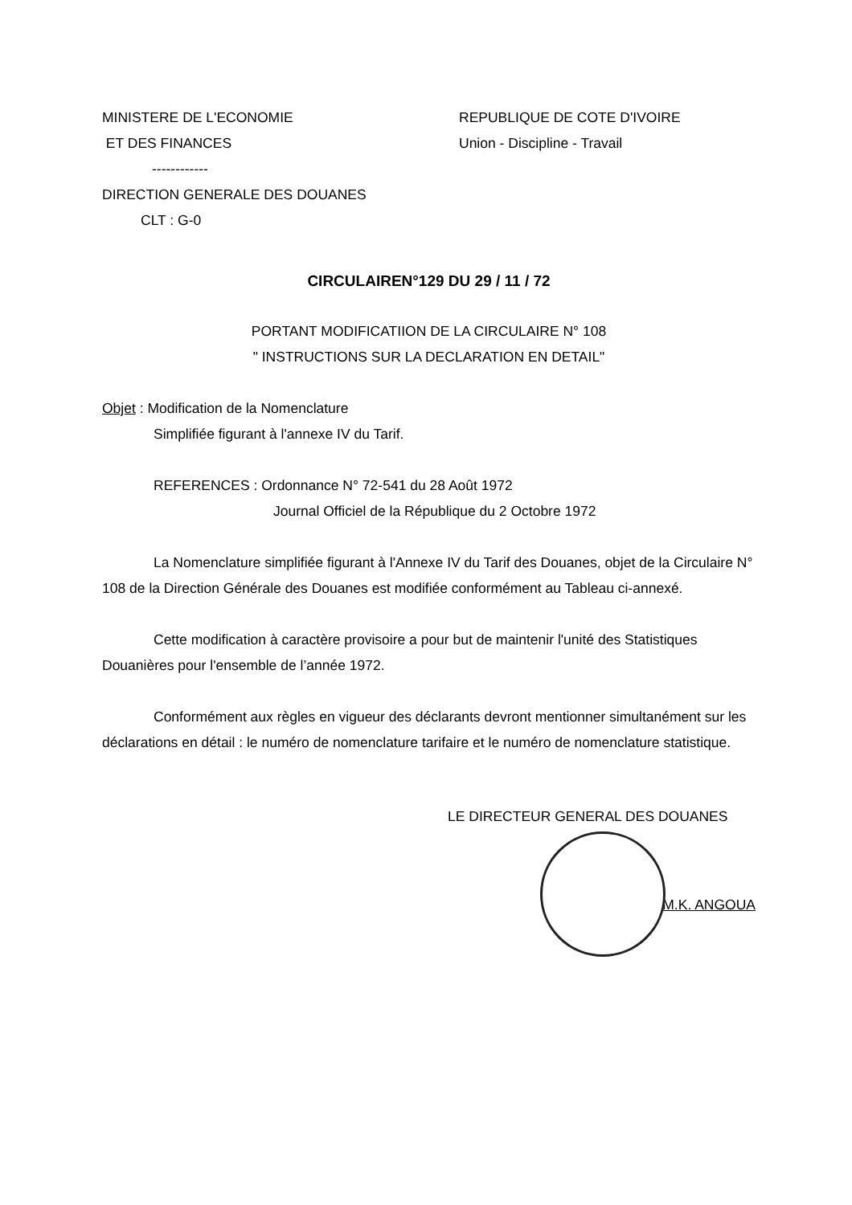MINISTERE DE L'ECONOMIE
ET DES FINANCES
------------
DIRECTION GENERALE DES DOUANES
CLT : G-0
REPUBLIQUE DE COTE D'IVOIRE
Union - Discipline - Travail
CIRCULAIREN°129 DU 29 / 11 / 72
PORTANT MODIFICATIION DE LA CIRCULAIRE N° 108
" INSTRUCTIONS SUR LA DECLARATION EN DETAIL"
Objet : Modification de la Nomenclature
Simplifiée figurant à l'annexe IV du Tarif.
REFERENCES : Ordonnance N° 72-541 du 28 Août 1972
Journal Officiel de la République du 2 Octobre 1972
La Nomenclature simplifiée figurant à l'Annexe IV du Tarif des Douanes, objet de la Circulaire N° 108 de la Direction Générale des Douanes est modifiée conformément au Tableau ci-annexé.
Cette modification à caractère provisoire a pour but de maintenir l'unité des Statistiques Douanières pour l'ensemble de l’année 1972.
Conformément aux règles en vigueur des déclarants devront mentionner simultanément sur les déclarations en détail : le numéro de nomenclature tarifaire et le numéro de nomenclature statistique.
LE DIRECTEUR GENERAL DES DOUANES
M.K. ANGOUA